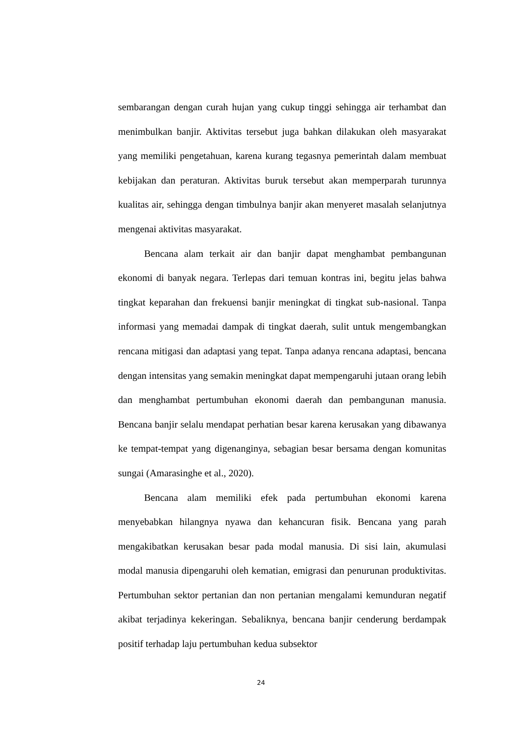sembarangan dengan curah hujan yang cukup tinggi sehingga air terhambat dan menimbulkan banjir. Aktivitas tersebut juga bahkan dilakukan oleh masyarakat yang memiliki pengetahuan, karena kurang tegasnya pemerintah dalam membuat kebijakan dan peraturan. Aktivitas buruk tersebut akan memperparah turunnya kualitas air, sehingga dengan timbulnya banjir akan menyeret masalah selanjutnya mengenai aktivitas masyarakat.
Bencana alam terkait air dan banjir dapat menghambat pembangunan ekonomi di banyak negara. Terlepas dari temuan kontras ini, begitu jelas bahwa tingkat keparahan dan frekuensi banjir meningkat di tingkat sub-nasional. Tanpa informasi yang memadai dampak di tingkat daerah, sulit untuk mengembangkan rencana mitigasi dan adaptasi yang tepat. Tanpa adanya rencana adaptasi, bencana dengan intensitas yang semakin meningkat dapat mempengaruhi jutaan orang lebih dan menghambat pertumbuhan ekonomi daerah dan pembangunan manusia. Bencana banjir selalu mendapat perhatian besar karena kerusakan yang dibawanya ke tempat-tempat yang digenanginya, sebagian besar bersama dengan komunitas sungai (Amarasinghe et al., 2020).
Bencana alam memiliki efek pada pertumbuhan ekonomi karena menyebabkan hilangnya nyawa dan kehancuran fisik. Bencana yang parah mengakibatkan kerusakan besar pada modal manusia. Di sisi lain, akumulasi modal manusia dipengaruhi oleh kematian, emigrasi dan penurunan produktivitas. Pertumbuhan sektor pertanian dan non pertanian mengalami kemunduran negatif akibat terjadinya kekeringan. Sebaliknya, bencana banjir cenderung berdampak positif terhadap laju pertumbuhan kedua subsektor
24